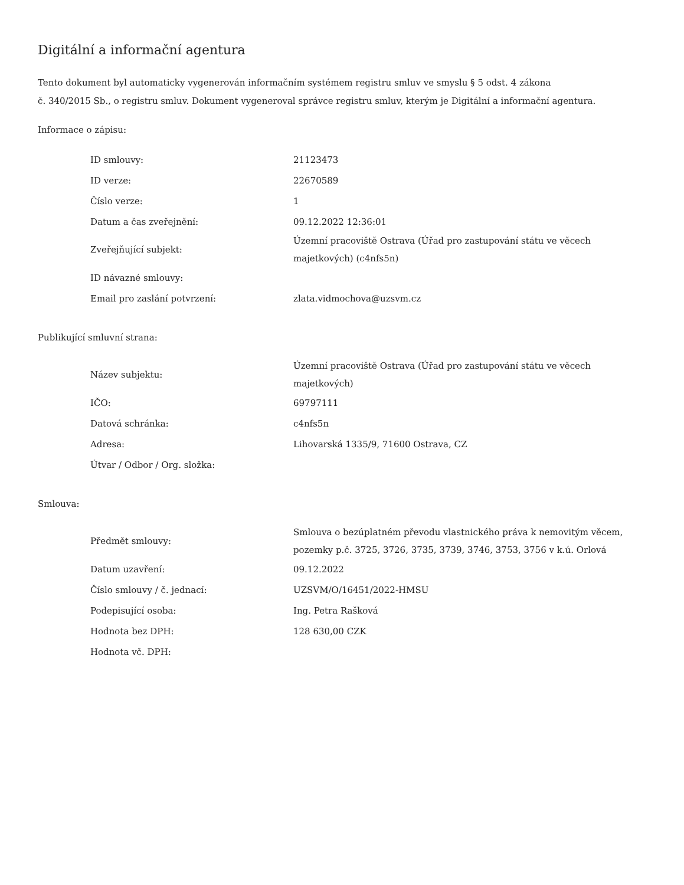Digitální a informační agentura
Tento dokument byl automaticky vygenerován informačním systémem registru smluv ve smyslu § 5 odst. 4 zákona
č. 340/2015 Sb., o registru smluv. Dokument vygeneroval správce registru smluv, kterým je Digitální a informační agentura.
Informace o zápisu:
| ID smlouvy: | 21123473 |
| ID verze: | 22670589 |
| Číslo verze: | 1 |
| Datum a čas zveřejnění: | 09.12.2022 12:36:01 |
| Zveřejňující subjekt: | Územní pracoviště Ostrava (Úřad pro zastupování státu ve věcech majetkových) (c4nfs5n) |
| ID návazné smlouvy: | |
| Email pro zaslání potvrzení: | zlata.vidmochova@uzsvm.cz |
Publikující smluvní strana:
| Název subjektu: | Územní pracoviště Ostrava (Úřad pro zastupování státu ve věcech majetkových) |
| IČO: | 69797111 |
| Datová schránka: | c4nfs5n |
| Adresa: | Lihovarská 1335/9, 71600 Ostrava, CZ |
| Útvar / Odbor / Org. složka: | |
Smlouva:
| Předmět smlouvy: | Smlouva o bezúplatném převodu vlastnického práva k nemovitým věcem, pozemky p.č. 3725, 3726, 3735, 3739, 3746, 3753, 3756 v k.ú. Orlová |
| Datum uzavření: | 09.12.2022 |
| Číslo smlouvy / č. jednací: | UZSVM/O/16451/2022-HMSU |
| Podepisující osoba: | Ing. Petra Rašková |
| Hodnota bez DPH: | 128 630,00 CZK |
| Hodnota vč. DPH: | |